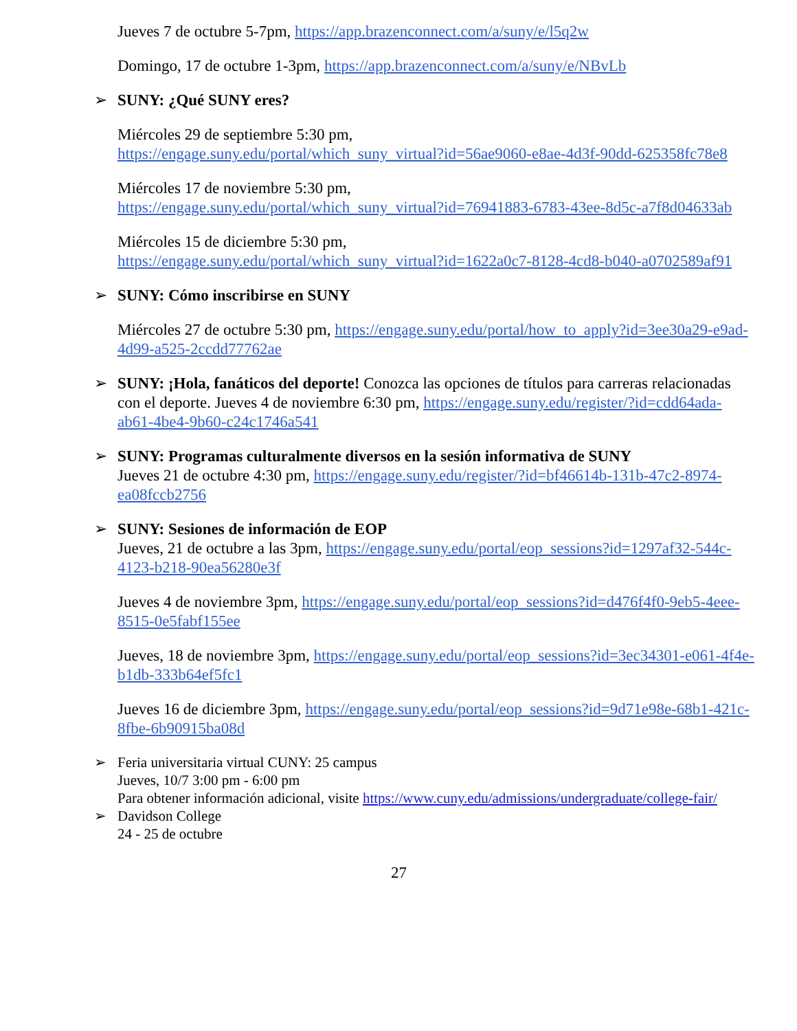Jueves 7 de octubre 5-7pm, https://app.brazenconnect.com/a/suny/e/l5q2w
Domingo, 17 de octubre 1-3pm, https://app.brazenconnect.com/a/suny/e/NBvLb
➢ SUNY: ¿Qué SUNY eres?
Miércoles 29 de septiembre 5:30 pm,
https://engage.suny.edu/portal/which_suny_virtual?id=56ae9060-e8ae-4d3f-90dd-625358fc78e8
Miércoles 17 de noviembre 5:30 pm,
https://engage.suny.edu/portal/which_suny_virtual?id=76941883-6783-43ee-8d5c-a7f8d04633ab
Miércoles 15 de diciembre 5:30 pm,
https://engage.suny.edu/portal/which_suny_virtual?id=1622a0c7-8128-4cd8-b040-a0702589af91
➢ SUNY: Cómo inscribirse en SUNY
Miércoles 27 de octubre 5:30 pm, https://engage.suny.edu/portal/how_to_apply?id=3ee30a29-e9ad-4d99-a525-2ccdd77762ae
➢ SUNY: ¡Hola, fanáticos del deporte! Conozca las opciones de títulos para carreras relacionadas con el deporte. Jueves 4 de noviembre 6:30 pm, https://engage.suny.edu/register/?id=cdd64ada-ab61-4be4-9b60-c24c1746a541
➢ SUNY: Programas culturalmente diversos en la sesión informativa de SUNY
Jueves 21 de octubre 4:30 pm, https://engage.suny.edu/register/?id=bf46614b-131b-47c2-8974-ea08fccb2756
➢ SUNY: Sesiones de información de EOP
Jueves, 21 de octubre a las 3pm, https://engage.suny.edu/portal/eop_sessions?id=1297af32-544c-4123-b218-90ea56280e3f
Jueves 4 de noviembre 3pm, https://engage.suny.edu/portal/eop_sessions?id=d476f4f0-9eb5-4eee-8515-0e5fabf155ee
Jueves, 18 de noviembre 3pm, https://engage.suny.edu/portal/eop_sessions?id=3ec34301-e061-4f4e-b1db-333b64ef5fc1
Jueves 16 de diciembre 3pm, https://engage.suny.edu/portal/eop_sessions?id=9d71e98e-68b1-421c-8fbe-6b90915ba08d
➢ Feria universitaria virtual CUNY: 25 campus
Jueves, 10/7 3:00 pm - 6:00 pm
Para obtener información adicional, visite https://www.cuny.edu/admissions/undergraduate/college-fair/
➢ Davidson College
24 - 25 de octubre
27